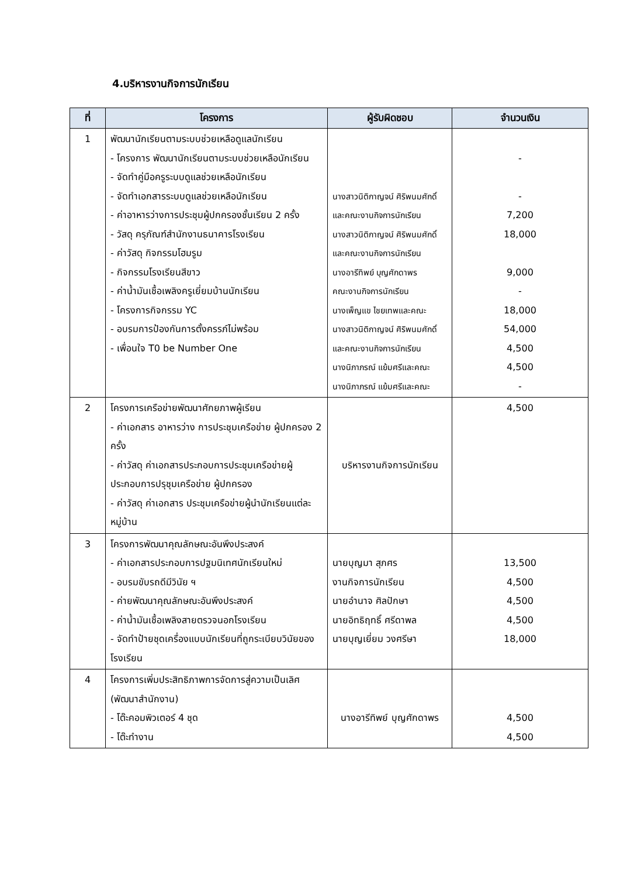4.บริหารงานกิจการนักเรียน
| ที่ | โครงการ | ผู้รับผิดชอบ | จำนวนเงิน |
| --- | --- | --- | --- |
| 1 | พัฒนานักเรียนตามระบบช่วยเหลือดูแลนักเรียน - โครงการ พัฒนานักเรียนตามระบบช่วยเหลือนักเรียน - จัดทำคู่มือครูระบบดูแลช่วยเหลือนักเรียน - จัดทำเอกสารระบบดูแลช่วยเหลือนักเรียน - ค่าอาหารว่างการประชุมผู้ปกครองชั้นเรียน 2 ครั้ง - วัสดุ ครุภัณฑ์สำนักงานธนาคารโรงเรียน - ค่าวัสดุ กิจกรรมโฮมรูม - กิจกรรมโรงเรียนสีขาว - ค่าน้ำมันเชื้อเพลิงครูเยี่ยมบ้านนักเรียน - โครงการกิจกรรม YC - อบรมการป้องกันการตั้งครรภ์ไม่พร้อม - เพื่อนใจ T0 be Number One | นางสาวนิติกาญจน์ ศิริพนมศักดิ์ และคณะงานกิจการนักเรียน นางสาวนิติกาญจน์ ศิริพนมศักดิ์ และคณะงานกิจการนักเรียน นางอารีทิพย์ บุญศักดาพร คณะงานกิจการนักเรียน นางเพ็ญแข ไชยเทพและคณะ นางสาวนิติกาญจน์ ศิริพนมศักดิ์ และคณะงานกิจการนักเรียน นางนิภาภรณ์ แย้มศรีและคณะ นางนิภาภรณ์ แย้มศรีและคณะ | - - 7,200 18,000 9,000 - 18,000 54,000 4,500 4,500 - |
| 2 | โครงการเครือข่ายพัฒนาศักยภาพผู้เรียน - ค่าเอกสาร อาหารว่าง การประชุมเครือข่าย ผู้ปกครอง 2 ครั้ง - ค่าวัสดุ ค่าเอกสารประกอบการประชุมเครือข่ายผู้ประกอบการปรุชุมเครือข่าย ผู้ปกครอง - ค่าวัสดุ ค่าเอกสาร ประชุมเครือข่ายผู้นำนักเรียนแต่ละหมู่บ้าน | บริหารงานกิจการนักเรียน | 4,500 |
| 3 | โครงการพัฒนาคุณลักษณะอันพึงประสงค์ - ค่าเอกสารประกอบการปฐมนิเทศนักเรียนใหม่ - อบรมขับรถดีมีวินัย ฯ - ค่ายพัฒนาคุณลักษณะอันพึงประสงค์ - ค่าน้ำมันเชื้อเพลิงสายตรวจนอกโรงเรียน - จัดทำป้ายชุดเครื่องแบบนักเรียนที่ถูกระเบียบวินัยของโรงเรียน | นายบุญมา สุภศร งานกิจการนักเรียน นายอำนาจ ศิลปักษา นายอิทธิฤทธิ์ ศรีดาพล นายบุญเยี่ยม วงศรีษา | 13,500 4,500 4,500 4,500 18,000 |
| 4 | โครงการเพิ่มประสิทธิภาพการจัดการสู่ความเป็นเลิศ (พัฒนาสำนักงาน) - โต๊ะคอมพิวเตอร์ 4 ชุด - โต๊ะทำงาน | นางอารีทิพย์ บุญศักดาพร | 4,500 4,500 |